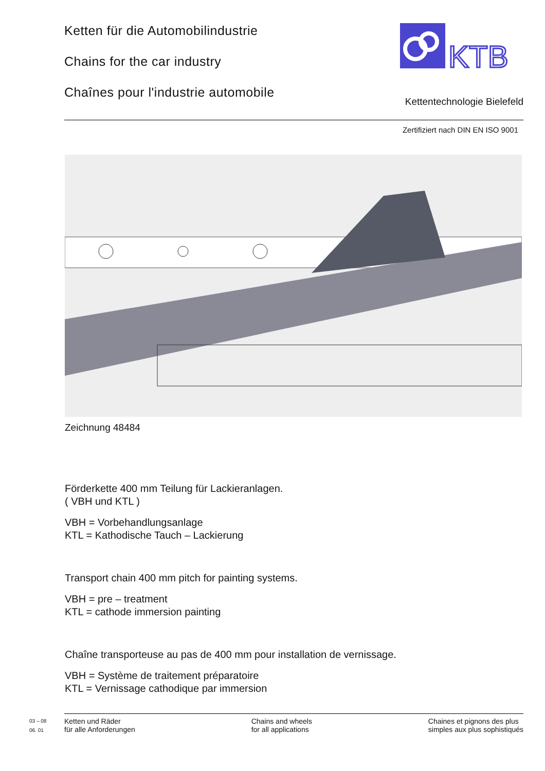Ketten für die Automobilindustrie
Chains for the car industry
Chaînes pour l'industrie automobile
KTB
Kettentechnologie Bielefeld
Zertifiziert nach DIN EN ISO 9001
Zeichnung 48484
Förderkette 400 mm Teilung für Lackieranlagen.
( VBH und KTL )
VBH = Vorbehandlungsanlage
KTL = Kathodische Tauch – Lackierung
Transport chain 400 mm pitch for painting systems.
VBH = pre – treatment
KTL = cathode immersion painting
Chaîne transporteuse au pas de 400 mm pour installation de vernissage.
VBH = Système de traitement préparatoire
KTL = Vernissage cathodique par immersion
03 – 08
06. 01
Ketten und Räder
für alle Anforderungen
Chains and wheels
for all applications
Chaines et pignons des plus
simples aux plus sophistiqués